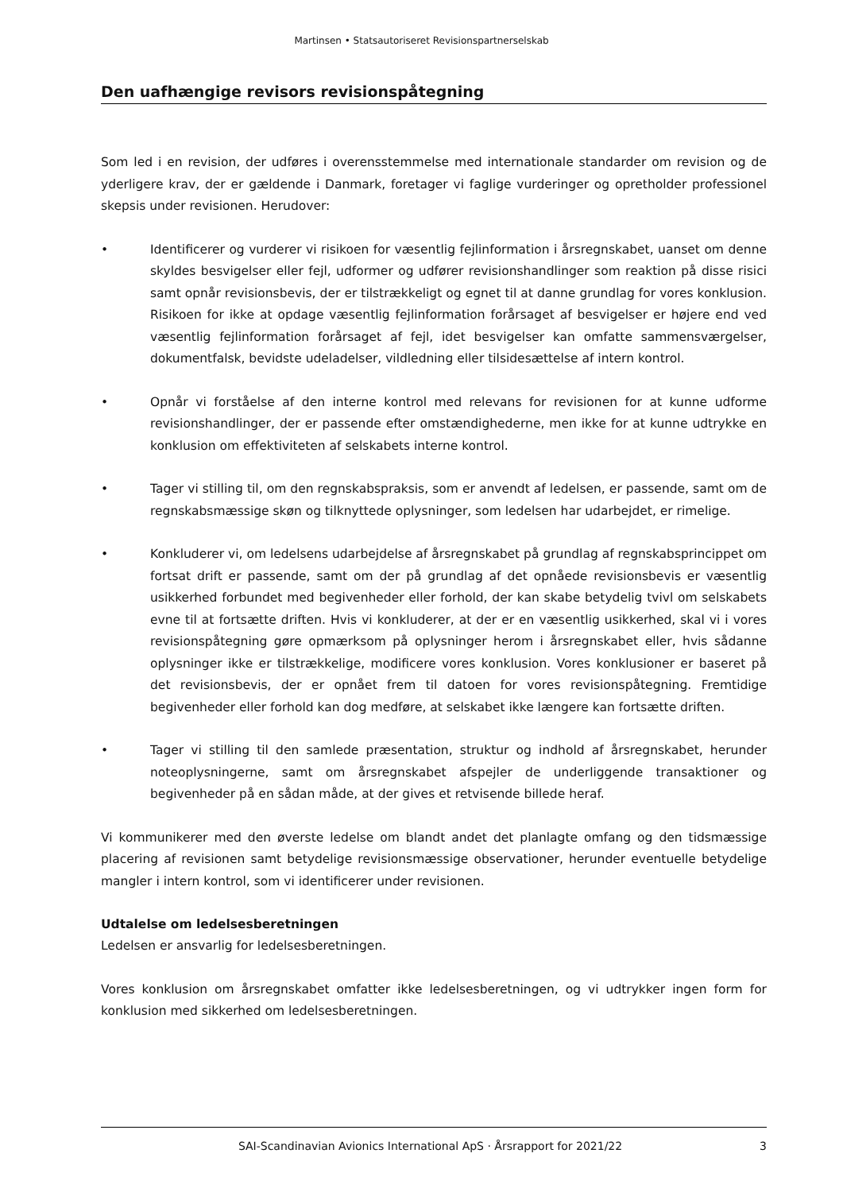Martinsen • Statsautoriseret Revisionspartnerselskab
Den uafhængige revisors revisionspåtegning
Som led i en revision, der udføres i overensstemmelse med internationale standarder om revision og de yderligere krav, der er gældende i Danmark, foretager vi faglige vurderinger og opretholder professionel skepsis under revisionen. Herudover:
• Identificerer og vurderer vi risikoen for væsentlig fejlinformation i årsregnskabet, uanset om denne skyldes besvigelser eller fejl, udformer og udfører revisionshandlinger som reaktion på disse risici samt opnår revisionsbevis, der er tilstrækkeligt og egnet til at danne grundlag for vores konklusion. Risikoen for ikke at opdage væsentlig fejlinformation forårsaget af besvigelser er højere end ved væsentlig fejlinformation forårsaget af fejl, idet besvigelser kan omfatte sammensværgelser, dokumentfalsk, bevidste udeladelser, vildledning eller tilsidesættelse af intern kontrol.
• Opnår vi forståelse af den interne kontrol med relevans for revisionen for at kunne udforme revisionshandlinger, der er passende efter omstændighederne, men ikke for at kunne udtrykke en konklusion om effektiviteten af selskabets interne kontrol.
• Tager vi stilling til, om den regnskabspraksis, som er anvendt af ledelsen, er passende, samt om de regnskabsmæssige skøn og tilknyttede oplysninger, som ledelsen har udarbejdet, er rimelige.
• Konkluderer vi, om ledelsens udarbejdelse af årsregnskabet på grundlag af regnskabsprincippet om fortsat drift er passende, samt om der på grundlag af det opnåede revisionsbevis er væsentlig usikkerhed forbundet med begivenheder eller forhold, der kan skabe betydelig tvivl om selskabets evne til at fortsætte driften. Hvis vi konkluderer, at der er en væsentlig usikkerhed, skal vi i vores revisionspåtegning gøre opmærksom på oplysninger herom i årsregnskabet eller, hvis sådanne oplysninger ikke er tilstrækkelige, modificere vores konklusion. Vores konklusioner er baseret på det revisionsbevis, der er opnået frem til datoen for vores revisionspåtegning. Fremtidige begivenheder eller forhold kan dog medføre, at selskabet ikke længere kan fortsætte driften.
• Tager vi stilling til den samlede præsentation, struktur og indhold af årsregnskabet, herunder noteoplysningerne, samt om årsregnskabet afspejler de underliggende transaktioner og begivenheder på en sådan måde, at der gives et retvisende billede heraf.
Vi kommunikerer med den øverste ledelse om blandt andet det planlagte omfang og den tidsmæssige placering af revisionen samt betydelige revisionsmæssige observationer, herunder eventuelle betydelige mangler i intern kontrol, som vi identificerer under revisionen.
Udtalelse om ledelsesberetningen
Ledelsen er ansvarlig for ledelsesberetningen.
Vores konklusion om årsregnskabet omfatter ikke ledelsesberetningen, og vi udtrykker ingen form for konklusion med sikkerhed om ledelsesberetningen.
SAI-Scandinavian Avionics International ApS · Årsrapport for 2021/22 3